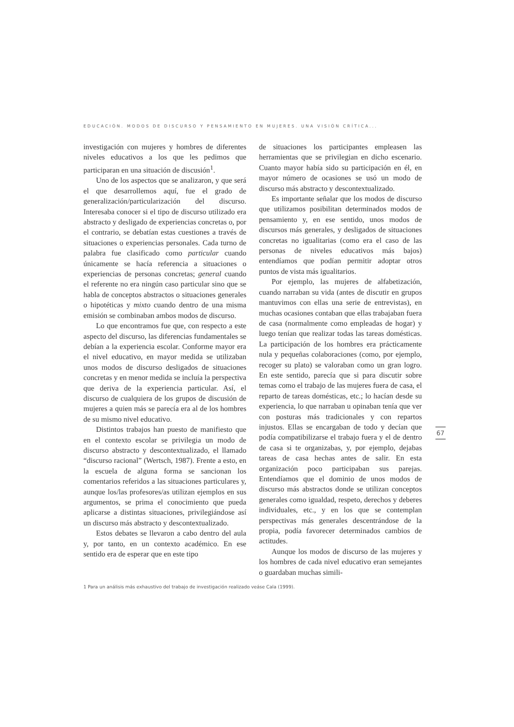EDUCACIÓN. MODOS DE DISCURSO Y PENSAMIENTO EN MUJERES. UNA VISIÓN CRÍTICA...
investigación con mujeres y hombres de diferentes niveles educativos a los que les pedimos que participaran en una situación de discusión<sup>1</sup>.
Uno de los aspectos que se analizaron, y que será el que desarrollemos aquí, fue el grado de generalización/particularización del discurso. Interesaba conocer si el tipo de discurso utilizado era abstracto y desligado de experiencias concretas o, por el contrario, se debatían estas cuestiones a través de situaciones o experiencias personales. Cada turno de palabra fue clasificado como particular cuando únicamente se hacía referencia a situaciones o experiencias de personas concretas; general cuando el referente no era ningún caso particular sino que se habla de conceptos abstractos o situaciones generales o hipotéticas y mixto cuando dentro de una misma emisión se combinaban ambos modos de discurso.
Lo que encontramos fue que, con respecto a este aspecto del discurso, las diferencias fundamentales se debían a la experiencia escolar. Conforme mayor era el nivel educativo, en mayor medida se utilizaban unos modos de discurso desligados de situaciones concretas y en menor medida se incluía la perspectiva que deriva de la experiencia particular. Así, el discurso de cualquiera de los grupos de discusión de mujeres a quien más se parecía era al de los hombres de su mismo nivel educativo.
Distintos trabajos han puesto de manifiesto que en el contexto escolar se privilegia un modo de discurso abstracto y descontextualizado, el llamado “discurso racional” (Wertsch, 1987). Frente a esto, en la escuela de alguna forma se sancionan los comentarios referidos a las situaciones particulares y, aunque los/las profesores/as utilizan ejemplos en sus argumentos, se prima el conocimiento que pueda aplicarse a distintas situaciones, privilegiándose así un discurso más abstracto y descontextualizado.
Estos debates se llevaron a cabo dentro del aula y, por tanto, en un contexto académico. En ese sentido era de esperar que en este tipo
de situaciones los participantes empleasen las herramientas que se privilegian en dicho escenario. Cuanto mayor había sido su participación en él, en mayor número de ocasiones se usó un modo de discurso más abstracto y descontextualizado.
Es importante señalar que los modos de discurso que utilizamos posibilitan determinados modos de pensamiento y, en ese sentido, unos modos de discursos más generales, y desligados de situaciones concretas no igualitarias (como era el caso de las personas de niveles educativos más bajos) entendíamos que podían permitir adoptar otros puntos de vista más igualitarios.
Por ejemplo, las mujeres de alfabetización, cuando narraban su vida (antes de discutir en grupos mantuvimos con ellas una serie de entrevistas), en muchas ocasiones contaban que ellas trabajaban fuera de casa (normalmente como empleadas de hogar) y luego tenían que realizar todas las tareas domésticas. La participación de los hombres era prácticamente nula y pequeñas colaboraciones (como, por ejemplo, recoger su plato) se valoraban como un gran logro. En este sentido, parecía que si para discutir sobre temas como el trabajo de las mujeres fuera de casa, el reparto de tareas domésticas, etc.; lo hacían desde su experiencia, lo que narraban u opinaban tenía que ver con posturas más tradicionales y con repartos injustos. Ellas se encargaban de todo y decían que podía compatibilizarse el trabajo fuera y el de dentro de casa si te organizabas, y, por ejemplo, dejabas tareas de casa hechas antes de salir. En esta organización poco participaban sus parejas. Entendíamos que el dominio de unos modos de discurso más abstractos donde se utilizan conceptos generales como igualdad, respeto, derechos y deberes individuales, etc., y en los que se contemplan perspectivas más generales descentrándose de la propia, podía favorecer determinados cambios de actitudes.
Aunque los modos de discurso de las mujeres y los hombres de cada nivel educativo eran semejantes o guardaban muchas simili-
67
1 Para un análisis más exhaustivo del trabajo de investigación realizado veáse Cala (1999).